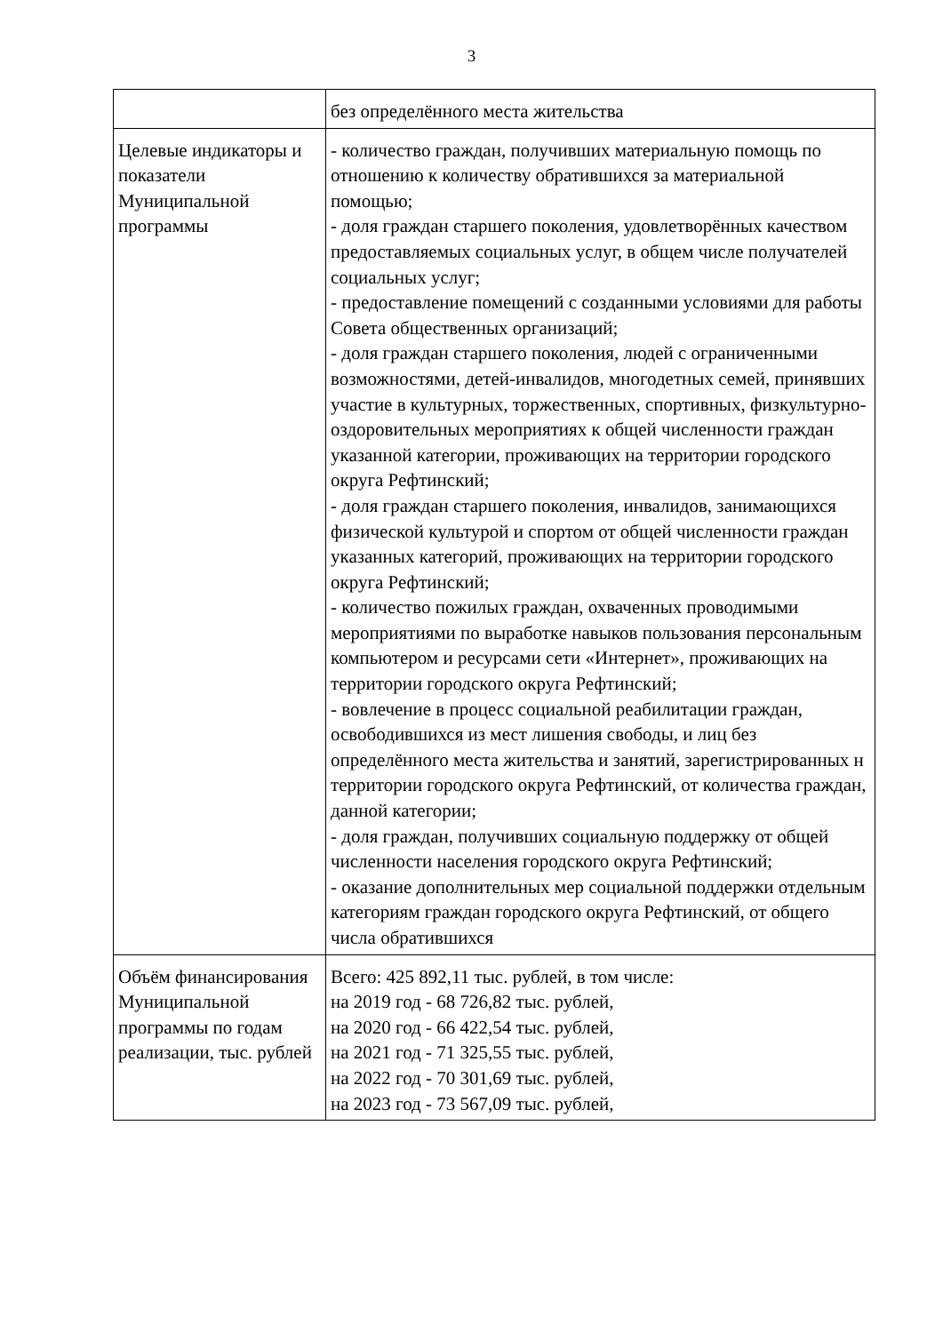3
| | без определённого места жительства |
| Целевые индикаторы и показатели Муниципальной программы | - количество граждан, получивших материальную помощь по отношению к количеству обратившихся за материальной помощью; - доля граждан старшего поколения, удовлетворённых качеством предоставляемых социальных услуг, в общем числе получателей социальных услуг; - предоставление помещений с созданными условиями для работы Совета общественных организаций; - доля граждан старшего поколения, людей с ограниченными возможностями, детей-инвалидов, многодетных семей, принявших участие в культурных, торжественных, спортивных, физкультурно-оздоровительных мероприятиях к общей численности граждан указанной категории, проживающих на территории городского округа Рефтинский; - доля граждан старшего поколения, инвалидов, занимающихся физической культурой и спортом от общей численности граждан указанных категорий, проживающих на территории городского округа Рефтинский; - количество пожилых граждан, охваченных проводимыми мероприятиями по выработке навыков пользования персональным компьютером и ресурсами сети «Интернет», проживающих на территории городского округа Рефтинский; - вовлечение в процесс социальной реабилитации граждан, освободившихся из мест лишения свободы, и лиц без определённого места жительства и занятий, зарегистрированных н территории городского округа Рефтинский, от количества граждан, данной категории; - доля граждан, получивших социальную поддержку от общей численности населения городского округа Рефтинский; - оказание дополнительных мер социальной поддержки отдельным категориям граждан городского округа Рефтинский, от общего числа обратившихся |
| Объём финансирования Муниципальной программы по годам реализации, тыс. рублей | Всего: 425 892,11 тыс. рублей, в том числе: на 2019 год - 68 726,82 тыс. рублей, на 2020 год - 66 422,54 тыс. рублей, на 2021 год - 71 325,55 тыс. рублей, на 2022 год - 70 301,69 тыс. рублей, на 2023 год - 73 567,09 тыс. рублей, |